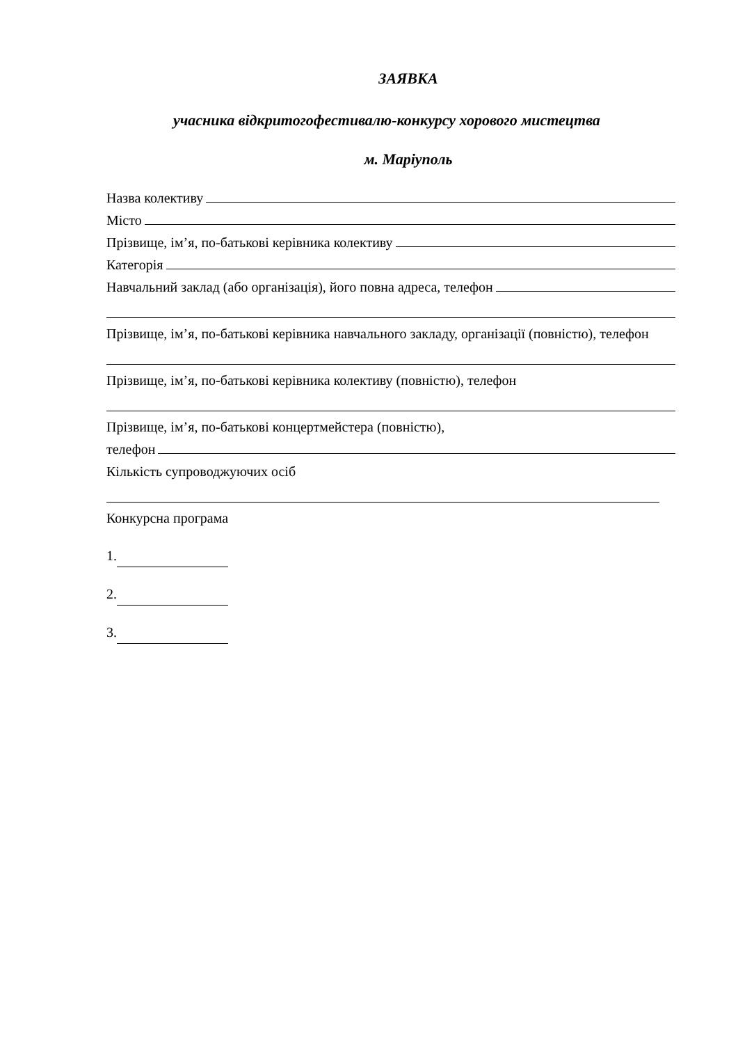ЗАЯВКА
учасника відкритогофестивалю-конкурсу хорового мистецтва
м. Маріуполь
Назва колективу
Місто
Прізвище, ім’я, по-батькові керівника колективу
Категорія
Навчальний заклад (або організація), його повна адреса, телефон
Прізвище, ім’я, по-батькові керівника навчального закладу, організації (повністю), телефон
Прізвище, ім’я, по-батькові керівника колективу (повністю), телефон
Прізвище, ім’я, по-батькові концертмейстера (повністю),
телефон
Кількість супроводжуючих осіб
Конкурсна програма
1.
2.
3.